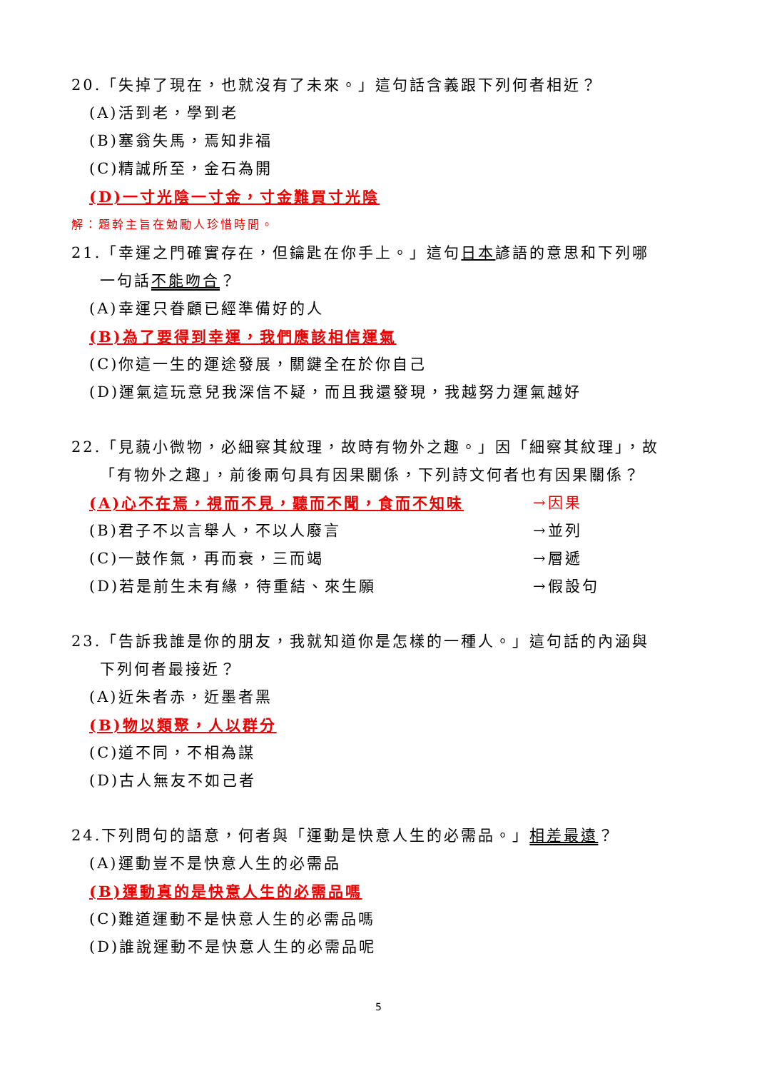20.「失掉了現在，也就沒有了未來。」這句話含義跟下列何者相近？
(A)活到老，學到老
(B)塞翁失馬，焉知非福
(C)精誠所至，金石為開
(D)一寸光陰一寸金，寸金難買寸光陰
解：題幹主旨在勉勵人珍惜時間。
21.「幸運之門確實存在，但鑰匙在你手上。」這句日本諺語的意思和下列哪
一句話不能吻合？
(A)幸運只眷顧已經準備好的人
(B)為了要得到幸運，我們應該相信運氣
(C)你這一生的運途發展，關鍵全在於你自己
(D)運氣這玩意兒我深信不疑，而且我還發現，我越努力運氣越好
22.「見藐小微物，必細察其紋理，故時有物外之趣。」因「細察其紋理」，故
「有物外之趣」，前後兩句具有因果關係，下列詩文何者也有因果關係？
(A)心不在焉，視而不見，聽而不聞，食而不知味 →因果
(B)君子不以言舉人，不以人廢言 →並列
(C)一鼓作氣，再而衰，三而竭 →層遞
(D)若是前生未有緣，待重結、來生願 →假設句
23.「告訴我誰是你的朋友，我就知道你是怎樣的一種人。」這句話的內涵與
下列何者最接近？
(A)近朱者赤，近墨者黑
(B)物以類聚，人以群分
(C)道不同，不相為謀
(D)古人無友不如己者
24.下列問句的語意，何者與「運動是快意人生的必需品。」相差最遠？
(A)運動豈不是快意人生的必需品
(B)運動真的是快意人生的必需品嗎
(C)難道運動不是快意人生的必需品嗎
(D)誰說運動不是快意人生的必需品呢
5